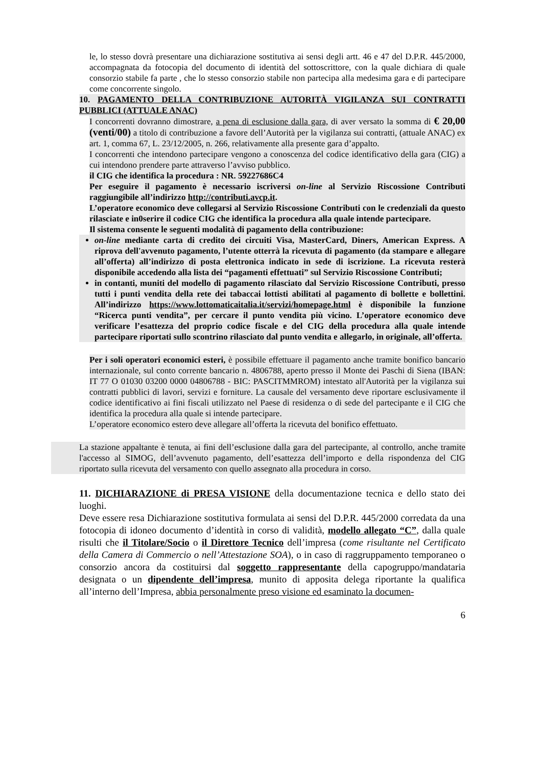le, lo stesso dovrà presentare una dichiarazione sostitutiva ai sensi degli artt. 46 e 47 del D.P.R. 445/2000, accompagnata da fotocopia del documento di identità del sottoscrittore, con la quale dichiara di quale consorzio stabile fa parte , che lo stesso consorzio stabile non partecipa alla medesima gara e di partecipare come concorrente singolo.
10. PAGAMENTO DELLA CONTRIBUZIONE AUTORITÀ VIGILANZA SUI CONTRATTI PUBBLICI (ATTUALE ANAC)
I concorrenti dovranno dimostrare, a pena di esclusione dalla gara, di aver versato la somma di € 20,00 (venti/00) a titolo di contribuzione a favore dell’Autorità per la vigilanza sui contratti, (attuale ANAC) ex art. 1, comma 67, L. 23/12/2005, n. 266, relativamente alla presente gara d’appalto.
I concorrenti che intendono partecipare vengono a conoscenza del codice identificativo della gara (CIG) a cui intendono prendere parte attraverso l’avviso pubblico.
il CIG che identifica la procedura : NR. 59227686C4
Per eseguire il pagamento è necessario iscriversi on-line al Servizio Riscossione Contributi raggiungibile all’indirizzo http://contributi.avcp.it.
L’operatore economico deve collegarsi al Servizio Riscossione Contributi con le credenziali da questo rilasciate e in0serire il codice CIG che identifica la procedura alla quale intende partecipare.
Il sistema consente le seguenti modalità di pagamento della contribuzione:
on-line mediante carta di credito dei circuiti Visa, MasterCard, Diners, American Express. A riprova dell'avvenuto pagamento, l’utente otterrà la ricevuta di pagamento (da stampare e allegare all’offerta) all’indirizzo di posta elettronica indicato in sede di iscrizione. La ricevuta resterà disponibile accedendo alla lista dei “pagamenti effettuati” sul Servizio Riscossione Contributi;
in contanti, muniti del modello di pagamento rilasciato dal Servizio Riscossione Contributi, presso tutti i punti vendita della rete dei tabaccai lottisti abilitati al pagamento di bollette e bollettini. All’indirizzo https://www.lottomaticaitalia.it/servizi/homepage.html è disponibile la funzione “Ricerca punti vendita”, per cercare il punto vendita più vicino. L’operatore economico deve verificare l’esattezza del proprio codice fiscale e del CIG della procedura alla quale intende partecipare riportati sullo scontrino rilasciato dal punto vendita e allegarlo, in originale, all’offerta.
Per i soli operatori economici esteri, è possibile effettuare il pagamento anche tramite bonifico bancario internazionale, sul conto corrente bancario n. 4806788, aperto presso il Monte dei Paschi di Siena (IBAN: IT 77 O 01030 03200 0000 04806788 - BIC: PASCITMMROM) intestato all'Autorità per la vigilanza sui contratti pubblici di lavori, servizi e forniture. La causale del versamento deve riportare esclusivamente il codice identificativo ai fini fiscali utilizzato nel Paese di residenza o di sede del partecipante e il CIG che identifica la procedura alla quale si intende partecipare.
L’operatore economico estero deve allegare all’offerta la ricevuta del bonifico effettuato.
La stazione appaltante è tenuta, ai fini dell’esclusione dalla gara del partecipante, al controllo, anche tramite l'accesso al SIMOG, dell’avvenuto pagamento, dell’esattezza dell’importo e della rispondenza del CIG riportato sulla ricevuta del versamento con quello assegnato alla procedura in corso.
11. DICHIARAZIONE di PRESA VISIONE della documentazione tecnica e dello stato dei luoghi.
Deve essere resa Dichiarazione sostitutiva formulata ai sensi del D.P.R. 445/2000 corredata da una fotocopia di idoneo documento d’identità in corso di validità, modello allegato “C”, dalla quale risulti che il Titolare/Socio o il Direttore Tecnico dell’impresa (come risultante nel Certificato della Camera di Commercio o nell’Attestazione SOA), o in caso di raggruppamento temporaneo o consorzio ancora da costituirsi dal soggetto rappresentante della capogruppo/mandataria designata o un dipendente dell’impresa, munito di apposita delega riportante la qualifica all’interno dell’Impresa, abbia personalmente preso visione ed esaminato la documen-
6